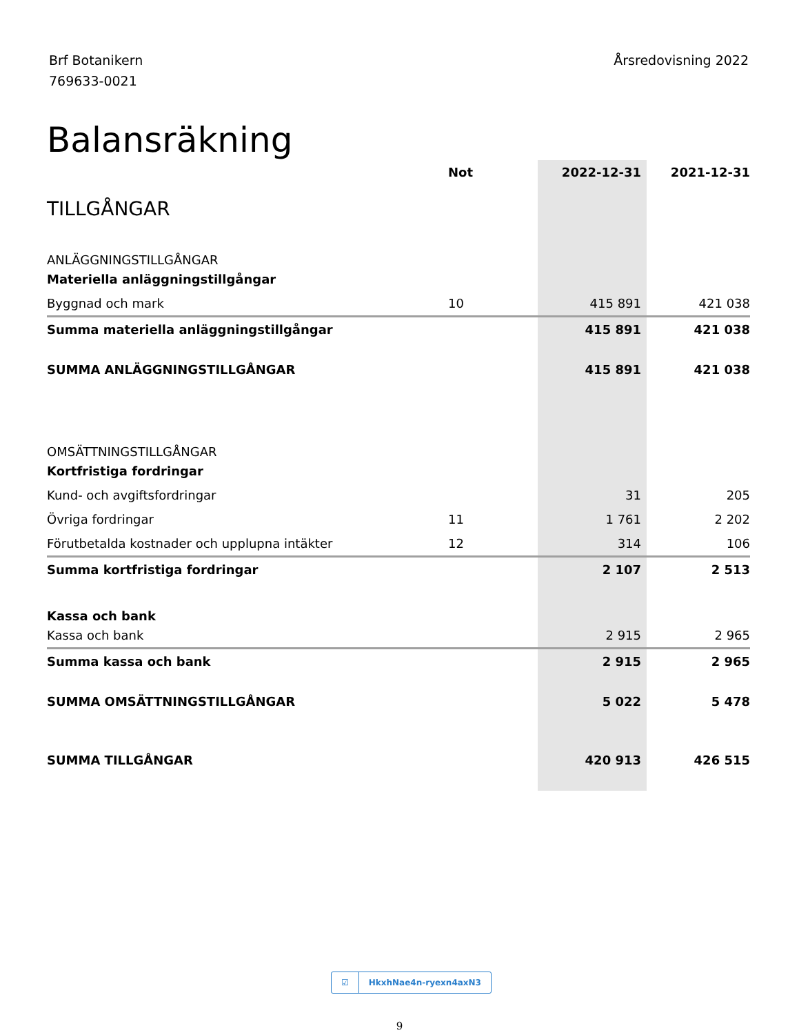Brf Botanikern
769633-0021
Årsredovisning 2022
Balansräkning
| | Not | 2022-12-31 | 2021-12-31 |
| --- | --- | --- | --- |
| TILLGÅNGAR | | | |
| ANLÄGGNINGSTILLGÅNGAR | | | |
| Materiella anläggningstillgångar | | | |
| Byggnad och mark | 10 | 415 891 | 421 038 |
| Summa materiella anläggningstillgångar | | 415 891 | 421 038 |
| SUMMA ANLÄGGNINGSTILLGÅNGAR | | 415 891 | 421 038 |
| OMSÄTTNINGSTILLGÅNGAR | | | |
| Kortfristiga fordringar | | | |
| Kund- och avgiftsfordringar | | 31 | 205 |
| Övriga fordringar | 11 | 1 761 | 2 202 |
| Förutbetalda kostnader och upplupna intäkter | 12 | 314 | 106 |
| Summa kortfristiga fordringar | | 2 107 | 2 513 |
| Kassa och bank | | | |
| Kassa och bank | | 2 915 | 2 965 |
| Summa kassa och bank | | 2 915 | 2 965 |
| SUMMA OMSÄTTNINGSTILLGÅNGAR | | 5 022 | 5 478 |
| SUMMA TILLGÅNGAR | | 420 913 | 426 515 |
☑ HkxhNae4n-ryexn4axN3
9